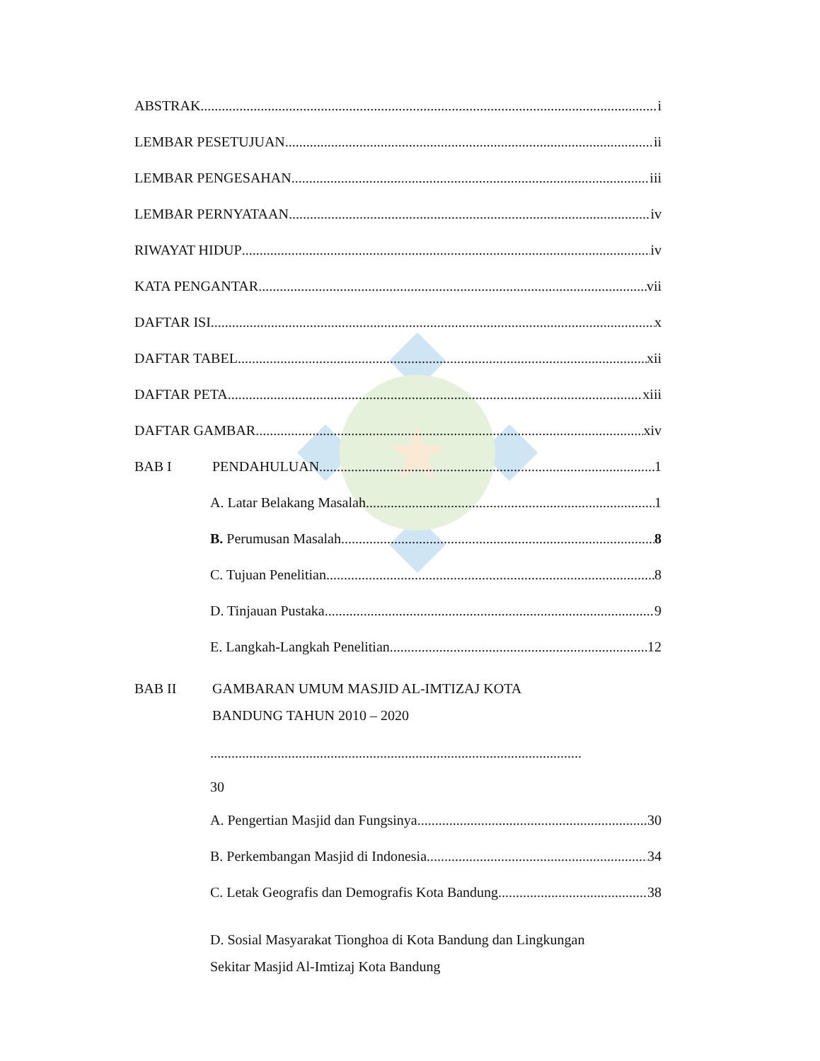ABSTRAK i
LEMBAR PESETUJUAN ii
LEMBAR PENGESAHAN iii
LEMBAR PERNYATAAN iv
RIWAYAT HIDUP iv
KATA PENGANTAR vii
DAFTAR ISI x
DAFTAR TABEL xii
DAFTAR PETA xiii
DAFTAR GAMBAR xiv
BAB I PENDAHULUAN 1
A. Latar Belakang Masalah 1
B. Perumusan Masalah 8
C. Tujuan Penelitian 8
D. Tinjauan Pustaka 9
E. Langkah-Langkah Penelitian 12
BAB II GAMBARAN UMUM MASJID AL-IMTIZAJ KOTA
BANDUNG TAHUN 2010 – 2020
.........................................................................................................
30
A. Pengertian Masjid dan Fungsinya 30
B. Perkembangan Masjid di Indonesia 34
C. Letak Geografis dan Demografis Kota Bandung 38
D. Sosial Masyarakat Tionghoa di Kota Bandung dan Lingkungan
Sekitar Masjid Al-Imtizaj Kota Bandung